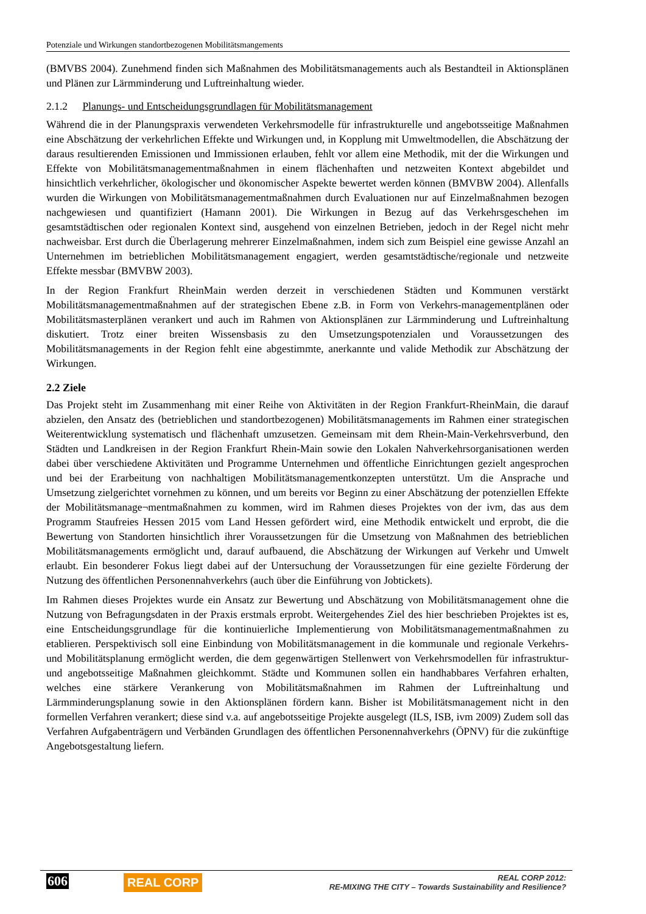Potenziale und Wirkungen standortbezogenen Mobilitätsmangements
(BMVBS 2004). Zunehmend finden sich Maßnahmen des Mobilitätsmanagements auch als Bestandteil in Aktionsplänen und Plänen zur Lärmminderung und Luftreinhaltung wieder.
2.1.2 Planungs- und Entscheidungsgrundlagen für Mobilitätsmanagement
Während die in der Planungspraxis verwendeten Verkehrsmodelle für infrastrukturelle und angebotsseitige Maßnahmen eine Abschätzung der verkehrlichen Effekte und Wirkungen und, in Kopplung mit Umweltmodellen, die Abschätzung der daraus resultierenden Emissionen und Immissionen erlauben, fehlt vor allem eine Methodik, mit der die Wirkungen und Effekte von Mobilitätsmanagementmaßnahmen in einem flächenhaften und netzweiten Kontext abgebildet und hinsichtlich verkehrlicher, ökologischer und ökonomischer Aspekte bewertet werden können (BMVBW 2004). Allenfalls wurden die Wirkungen von Mobilitätsmanagementmaßnahmen durch Evaluationen nur auf Einzelmaßnahmen bezogen nachgewiesen und quantifiziert (Hamann 2001). Die Wirkungen in Bezug auf das Verkehrsgeschehen im gesamtstädtischen oder regionalen Kontext sind, ausgehend von einzelnen Betrieben, jedoch in der Regel nicht mehr nachweisbar. Erst durch die Überlagerung mehrerer Einzelmaßnahmen, indem sich zum Beispiel eine gewisse Anzahl an Unternehmen im betrieblichen Mobilitätsmanagement engagiert, werden gesamtstädtische/regionale und netzweite Effekte messbar (BMVBW 2003).
In der Region Frankfurt RheinMain werden derzeit in verschiedenen Städten und Kommunen verstärkt Mobilitätsmanagementmaßnahmen auf der strategischen Ebene z.B. in Form von Verkehrs-managementplänen oder Mobilitätsmasterplänen verankert und auch im Rahmen von Aktionsplänen zur Lärmminderung und Luftreinhaltung diskutiert. Trotz einer breiten Wissensbasis zu den Umsetzungspotenzialen und Voraussetzungen des Mobilitätsmanagements in der Region fehlt eine abgestimmte, anerkannte und valide Methodik zur Abschätzung der Wirkungen.
2.2 Ziele
Das Projekt steht im Zusammenhang mit einer Reihe von Aktivitäten in der Region Frankfurt-RheinMain, die darauf abzielen, den Ansatz des (betrieblichen und standortbezogenen) Mobilitätsmanagements im Rahmen einer strategischen Weiterentwicklung systematisch und flächenhaft umzusetzen. Gemeinsam mit dem Rhein-Main-Verkehrsverbund, den Städten und Landkreisen in der Region Frankfurt Rhein-Main sowie den Lokalen Nahverkehrsorganisationen werden dabei über verschiedene Aktivitäten und Programme Unternehmen und öffentliche Einrichtungen gezielt angesprochen und bei der Erarbeitung von nachhaltigen Mobilitätsmanagementkonzepten unterstützt. Um die Ansprache und Umsetzung zielgerichtet vornehmen zu können, und um bereits vor Beginn zu einer Abschätzung der potenziellen Effekte der Mobilitätsmanage¬mentmaßnahmen zu kommen, wird im Rahmen dieses Projektes von der ivm, das aus dem Programm Staufreies Hessen 2015 vom Land Hessen gefördert wird, eine Methodik entwickelt und erprobt, die die Bewertung von Standorten hinsichtlich ihrer Voraussetzungen für die Umsetzung von Maßnahmen des betrieblichen Mobilitätsmanagements ermöglicht und, darauf aufbauend, die Abschätzung der Wirkungen auf Verkehr und Umwelt erlaubt. Ein besonderer Fokus liegt dabei auf der Untersuchung der Voraussetzungen für eine gezielte Förderung der Nutzung des öffentlichen Personennahverkehrs (auch über die Einführung von Jobtickets).
Im Rahmen dieses Projektes wurde ein Ansatz zur Bewertung und Abschätzung von Mobilitätsmanagement ohne die Nutzung von Befragungsdaten in der Praxis erstmals erprobt. Weitergehendes Ziel des hier beschrieben Projektes ist es, eine Entscheidungsgrundlage für die kontinuierliche Implementierung von Mobilitätsmanagementmaßnahmen zu etablieren. Perspektivisch soll eine Einbindung von Mobilitätsmanagement in die kommunale und regionale Verkehrs- und Mobilitätsplanung ermöglicht werden, die dem gegenwärtigen Stellenwert von Verkehrsmodellen für infrastruktur- und angebotsseitige Maßnahmen gleichkommt. Städte und Kommunen sollen ein handhabbares Verfahren erhalten, welches eine stärkere Verankerung von Mobilitätsmaßnahmen im Rahmen der Luftreinhaltung und Lärmminderungsplanung sowie in den Aktionsplänen fördern kann. Bisher ist Mobilitätsmanagement nicht in den formellen Verfahren verankert; diese sind v.a. auf angebotsseitige Projekte ausgelegt (ILS, ISB, ivm 2009) Zudem soll das Verfahren Aufgabenträgern und Verbänden Grundlagen des öffentlichen Personennahverkehrs (ÖPNV) für die zukünftige Angebotsgestaltung liefern.
606 REAL CORP
REAL CORP 2012:
RE-MIXING THE CITY – Towards Sustainability and Resilience?